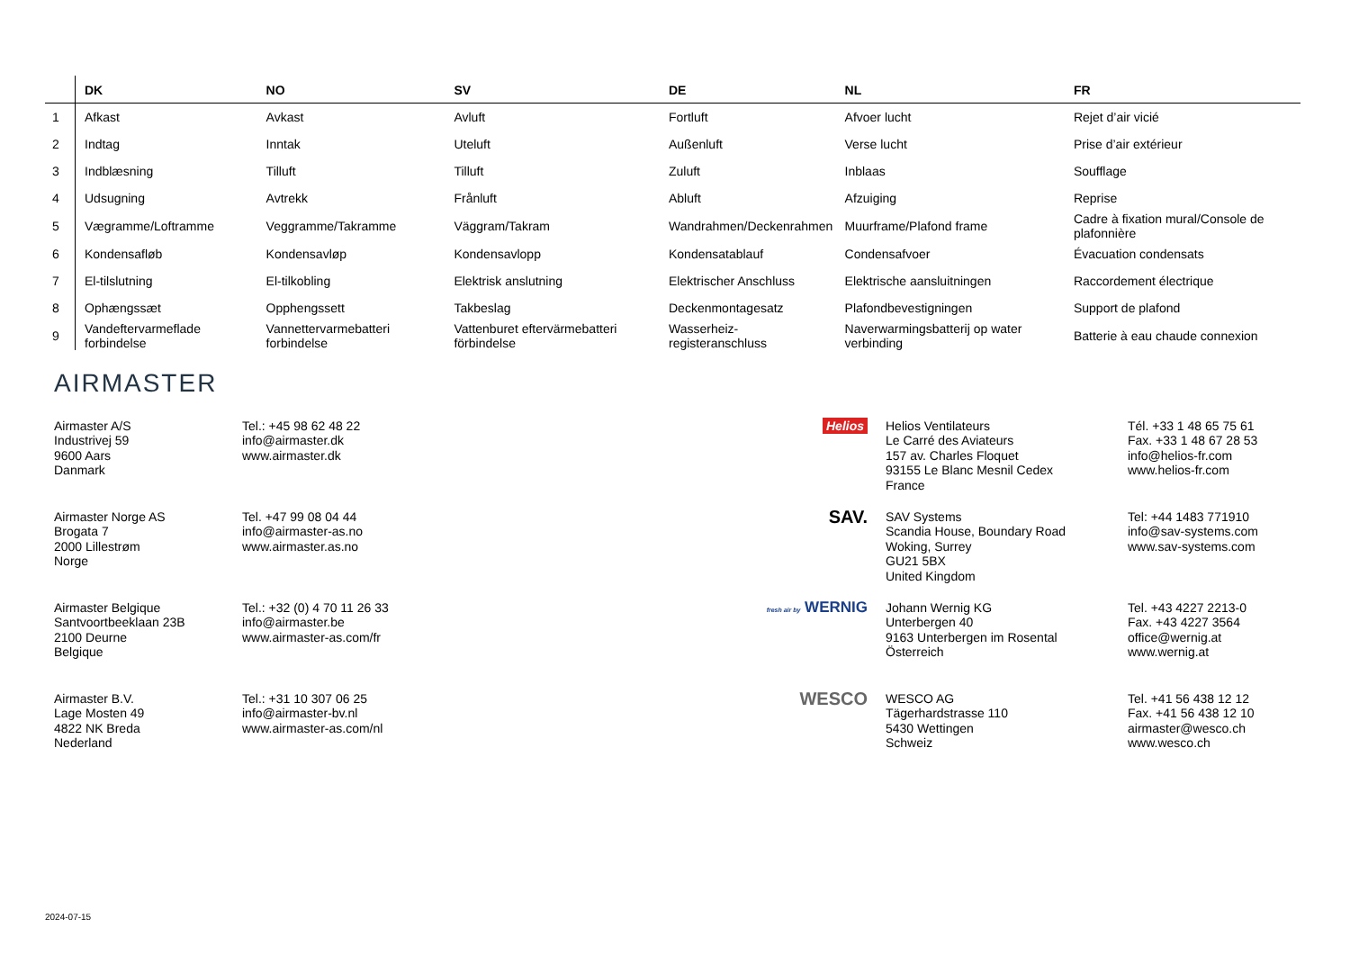| | DK | NO | SV | DE | NL | FR |
| --- | --- | --- | --- | --- | --- | --- |
| 1 | Afkast | Avkast | Avluft | Fortluft | Afvoer lucht | Rejet d’air vicié |
| 2 | Indtag | Inntak | Uteluft | Außenluft | Verse lucht | Prise d’air extérieur |
| 3 | Indblæsning | Tilluft | Tilluft | Zuluft | Inblaas | Soufflage |
| 4 | Udsugning | Avtrekk | Frånluft | Abluft | Afzuiging | Reprise |
| 5 | Vægramme/Loftramme | Veggramme/Takramme | Väggram/Takram | Wandrahmen/Deckenrahmen | Muurframe/Plafond frame | Cadre à fixation mural/Console de plafonnière |
| 6 | Kondensafløb | Kondensavløp | Kondensavlopp | Kondensatablauf | Condensafvoer | Évacuation condensats |
| 7 | El-tilslutning | El-tilkobling | Elektrisk anslutning | Elektrischer Anschluss | Elektrische aansluitningen | Raccordement électrique |
| 8 | Ophængssæt | Opphengssett | Takbeslag | Deckenmontagesatz | Plafondbevestigningen | Support de plafond |
| 9 | Vandeftervarmeflade forbindelse | Vannettervarmebatteri forbindelse | Vattenburet eftervärmebatteri förbindelse | Wasserheiz-registeranschluss | Naverwarmingsbatterij op water verbinding | Batterie à eau chaude connexion |
AIRMASTER
Airmaster A/S
Industrivej 59
9600 Aars
Danmark
Tel.: +45 98 62 48 22
info@airmaster.dk
www.airmaster.dk
Helios Helios Ventilateurs
Le Carré des Aviateurs
157 av. Charles Floquet
93155 Le Blanc Mesnil Cedex
France
Tél. +33 1 48 65 75 61
Fax. +33 1 48 67 28 53
info@helios-fr.com
www.helios-fr.com
Airmaster Norge AS
Brogata 7
2000 Lillestrøm
Norge
Tel. +47 99 08 04 44
info@airmaster-as.no
www.airmaster.as.no
SAV.
SAV Systems
Scandia House, Boundary Road
Woking, Surrey
GU21 5BX
United Kingdom
Tel: +44 1483 771910
info@sav-systems.com
www.sav-systems.com
Airmaster Belgique
Santvoortbeeklaan 23B
2100 Deurne
Belgique
Tel.: +32 (0) 4 70 11 26 33
info@airmaster.be
www.airmaster-as.com/fr
fresh air by WERNIG
Johann Wernig KG
Unterbergen 40
9163 Unterbergen im Rosental
Österreich
Tel. +43 4227 2213-0
Fax. +43 4227 3564
office@wernig.at
www.wernig.at
Airmaster B.V.
Lage Mosten 49
4822 NK Breda
Nederland
Tel.: +31 10 307 06 25
info@airmaster-bv.nl
www.airmaster-as.com/nl
WESCO
WESCO AG
Tägerhardstrasse 110
5430 Wettingen
Schweiz
Tel. +41 56 438 12 12
Fax. +41 56 438 12 10
airmaster@wesco.ch
www.wesco.ch
2024-07-15